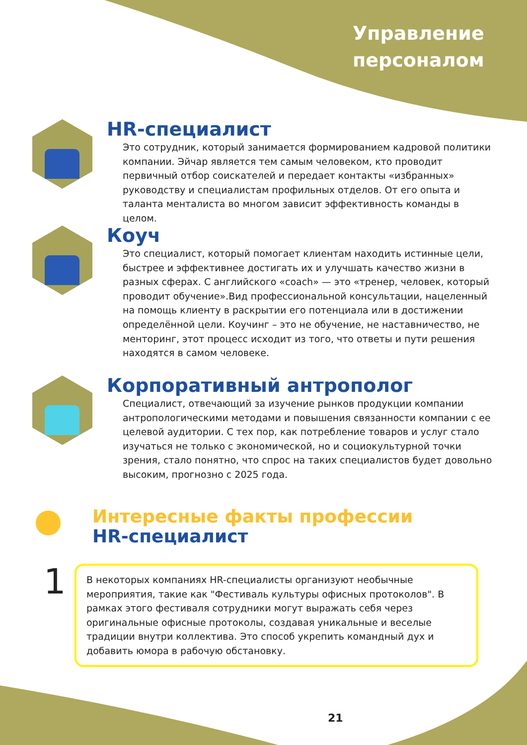Управление
персоналом
HR-специалист
Это сотрудник, который занимается формированием кадровой политики компании. Эйчар является тем самым человеком, кто проводит первичный отбор соискателей и передает контакты «избранных» руководству и специалистам профильных отделов. От его опыта и таланта менталиста во многом зависит эффективность команды в целом.
Коуч
Это специалист, который помогает клиентам находить истинные цели, быстрее и эффективнее достигать их и улучшать качество жизни в разных сферах. С английского «coach» — это «тренер, человек, который проводит обучение».Вид профессиональной консультации, нацеленный на помощь клиенту в раскрытии его потенциала или в достижении определённой цели. Коучинг – это не обучение, не наставничество, не менторинг, этот процесс исходит из того, что ответы и пути решения находятся в самом человеке.
Корпоративный антрополог
Специалист, отвечающий за изучение рынков продукции компании антропологическими методами и повышения связанности компании с ее целевой аудитории. С тех пор, как потребление товаров и услуг стало изучаться не только с экономической, но и социокультурной точки зрения, стало понятно, что спрос на таких специалистов будет довольно высоким, прогнозно с 2025 года.
Интересные факты профессии
HR-специалист
1
В некоторых компаниях HR-специалисты организуют необычные мероприятия, такие как "Фестиваль культуры офисных протоколов". В рамках этого фестиваля сотрудники могут выражать себя через оригинальные офисные протоколы, создавая уникальные и веселые традиции внутри коллектива. Это способ укрепить командный дух и добавить юмора в рабочую обстановку.
21